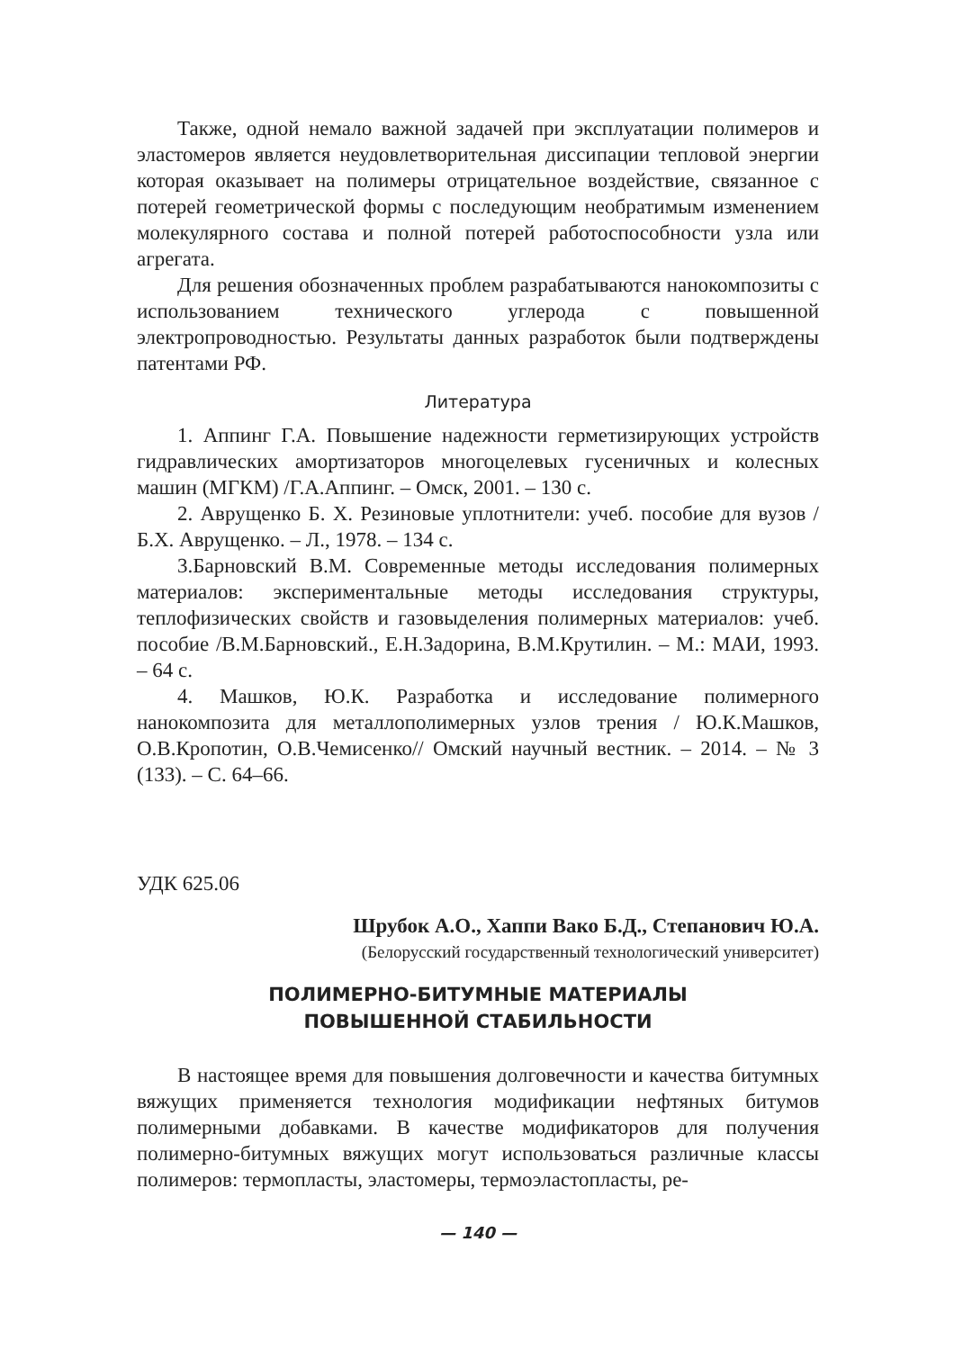Также, одной немало важной задачей при эксплуатации полимеров и эластомеров является неудовлетворительная диссипации тепловой энергии которая оказывает на полимеры отрицательное воздействие, связанное с потерей геометрической формы с последующим необратимым изменением молекулярного состава и полной потерей работоспособности узла или агрегата.
Для решения обозначенных проблем разрабатываются нанокомпозиты с использованием технического углерода с повышенной электропроводностью. Результаты данных разработок были подтверждены патентами РФ.
Литература
1. Аппинг Г.А. Повышение надежности герметизирующих устройств гидравлических амортизаторов многоцелевых гусеничных и колесных машин (МГКМ) /Г.А.Аппинг. – Омск, 2001. – 130 с.
2. Аврущенко Б. Х. Резиновые уплотнители: учеб. пособие для вузов /Б.Х. Аврущенко. – Л., 1978. – 134 с.
3.Барновский В.М. Современные методы исследования полимерных материалов: экспериментальные методы исследования структуры, теплофизических свойств и газовыделения полимерных материалов: учеб. пособие /В.М.Барновский., Е.Н.Задорина, В.М.Крутилин. – М.: МАИ, 1993. – 64 с.
4. Машков, Ю.К. Разработка и исследование полимерного нанокомпозита для металлополимерных узлов трения / Ю.К.Машков, О.В.Кропотин, О.В.Чемисенко// Омский научный вестник. – 2014. – № 3 (133). – С. 64–66.
УДК 625.06
Шрубок А.О., Хаппи Вако Б.Д., Степанович Ю.А.
(Белорусский государственный технологический университет)
ПОЛИМЕРНО-БИТУМНЫЕ МАТЕРИАЛЫ
ПОВЫШЕННОЙ СТАБИЛЬНОСТИ
В настоящее время для повышения долговечности и качества битумных вяжущих применяется технология модификации нефтяных битумов полимерными добавками. В качестве модификаторов для получения полимерно-битумных вяжущих могут использоваться различные классы полимеров: термопласты, эластомеры, термоэластопласты, ре-
— 140 —